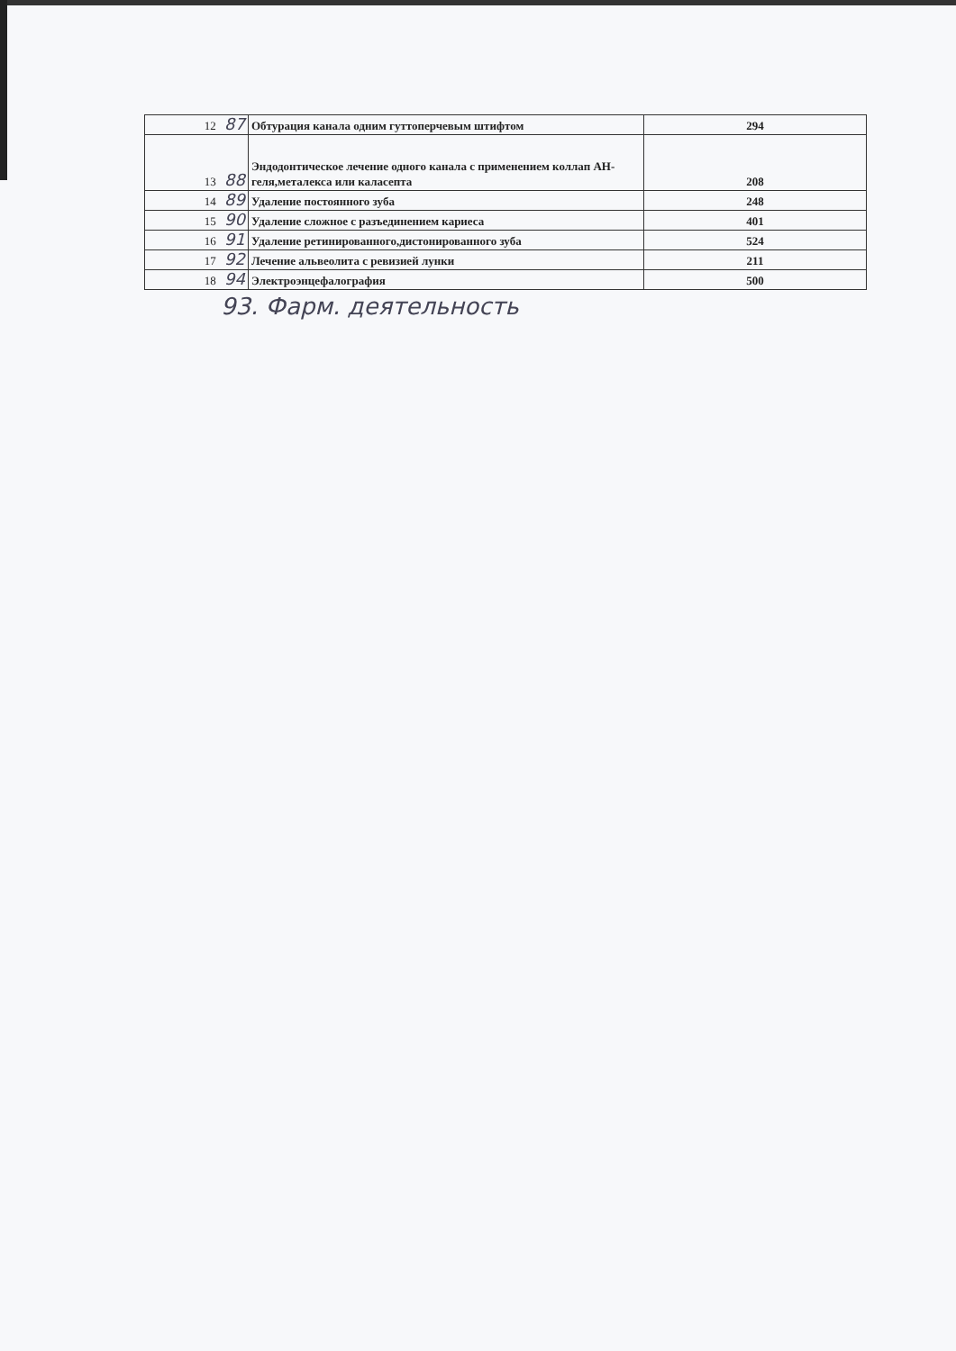| 12 87 | Обтурация канала одним гуттоперчевым штифтом | 294 |
| 13 88 | Эндодонтическое лечение одного канала с применением коллап АН-геля,металекса или каласепта | 208 |
| 14 89 | Удаление постоянного зуба | 248 |
| 15 90 | Удаление сложное с разъединением кариеса | 401 |
| 16 91 | Удаление ретинированного,дистонированного зуба | 524 |
| 17 92 | Лечение альвеолита с ревизией лунки | 211 |
| 18 94 | Электроэнцефалография | 500 |
93. Фарм. деятельность